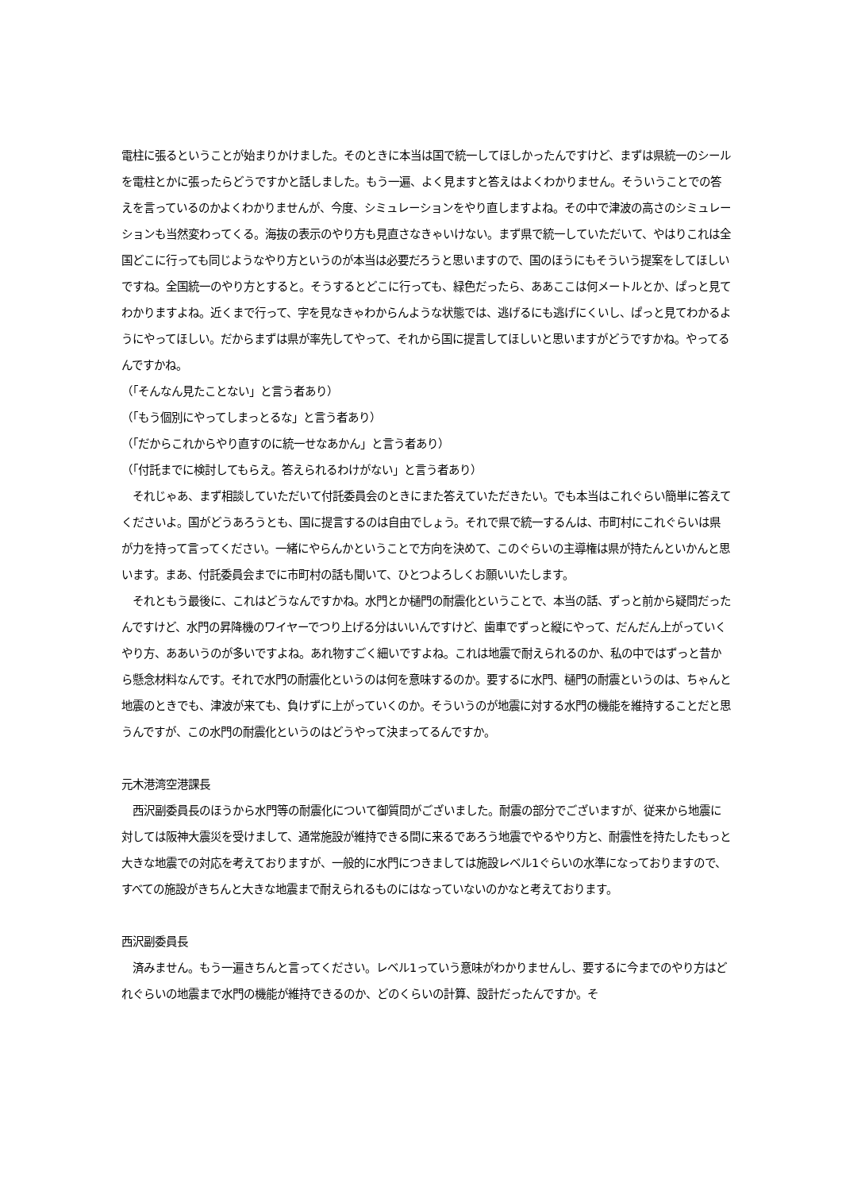電柱に張るということが始まりかけました。そのときに本当は国で統一してほしかったんですけど、まずは県統一のシールを電柱とかに張ったらどうですかと話しました。もう一遍、よく見ますと答えはよくわかりません。そういうことでの答えを言っているのかよくわかりませんが、今度、シミュレーションをやり直しますよね。その中で津波の高さのシミュレーションも当然変わってくる。海抜の表示のやり方も見直さなきゃいけない。まず県で統一していただいて、やはりこれは全国どこに行っても同じようなやり方というのが本当は必要だろうと思いますので、国のほうにもそういう提案をしてほしいですね。全国統一のやり方とすると。そうするとどこに行っても、緑色だったら、ああここは何メートルとか、ぱっと見てわかりますよね。近くまで行って、字を見なきゃわからんような状態では、逃げるにも逃げにくいし、ぱっと見てわかるようにやってほしい。だからまずは県が率先してやって、それから国に提言してほしいと思いますがどうですかね。やってるんですかね。
（「そんなん見たことない」と言う者あり）
（「もう個別にやってしまっとるな」と言う者あり）
（「だからこれからやり直すのに統一せなあかん」と言う者あり）
（「付託までに検討してもらえ。答えられるわけがない」と言う者あり）
　それじゃあ、まず相談していただいて付託委員会のときにまた答えていただきたい。でも本当はこれぐらい簡単に答えてくださいよ。国がどうあろうとも、国に提言するのは自由でしょう。それで県で統一するんは、市町村にこれぐらいは県が力を持って言ってください。一緒にやらんかということで方向を決めて、このぐらいの主導権は県が持たんといかんと思います。まあ、付託委員会までに市町村の話も聞いて、ひとつよろしくお願いいたします。
　それともう最後に、これはどうなんですかね。水門とか樋門の耐震化ということで、本当の話、ずっと前から疑問だったんですけど、水門の昇降機のワイヤーでつり上げる分はいいんですけど、歯車でずっと縦にやって、だんだん上がっていくやり方、ああいうのが多いですよね。あれ物すごく細いですよね。これは地震で耐えられるのか、私の中ではずっと昔から懸念材料なんです。それで水門の耐震化というのは何を意味するのか。要するに水門、樋門の耐震というのは、ちゃんと地震のときでも、津波が来ても、負けずに上がっていくのか。そういうのが地震に対する水門の機能を維持することだと思うんですが、この水門の耐震化というのはどうやって決まってるんですか。
元木港湾空港課長
　西沢副委員長のほうから水門等の耐震化について御質問がございました。耐震の部分でございますが、従来から地震に対しては阪神大震災を受けまして、通常施設が維持できる間に来るであろう地震でやるやり方と、耐震性を持たしたもっと大きな地震での対応を考えておりますが、一般的に水門につきましては施設レベル1ぐらいの水準になっておりますので、すべての施設がきちんと大きな地震まで耐えられるものにはなっていないのかなと考えております。
西沢副委員長
　済みません。もう一遍きちんと言ってください。レベル1っていう意味がわかりませんし、要するに今までのやり方はどれぐらいの地震まで水門の機能が維持できるのか、どのくらいの計算、設計だったんですか。そ